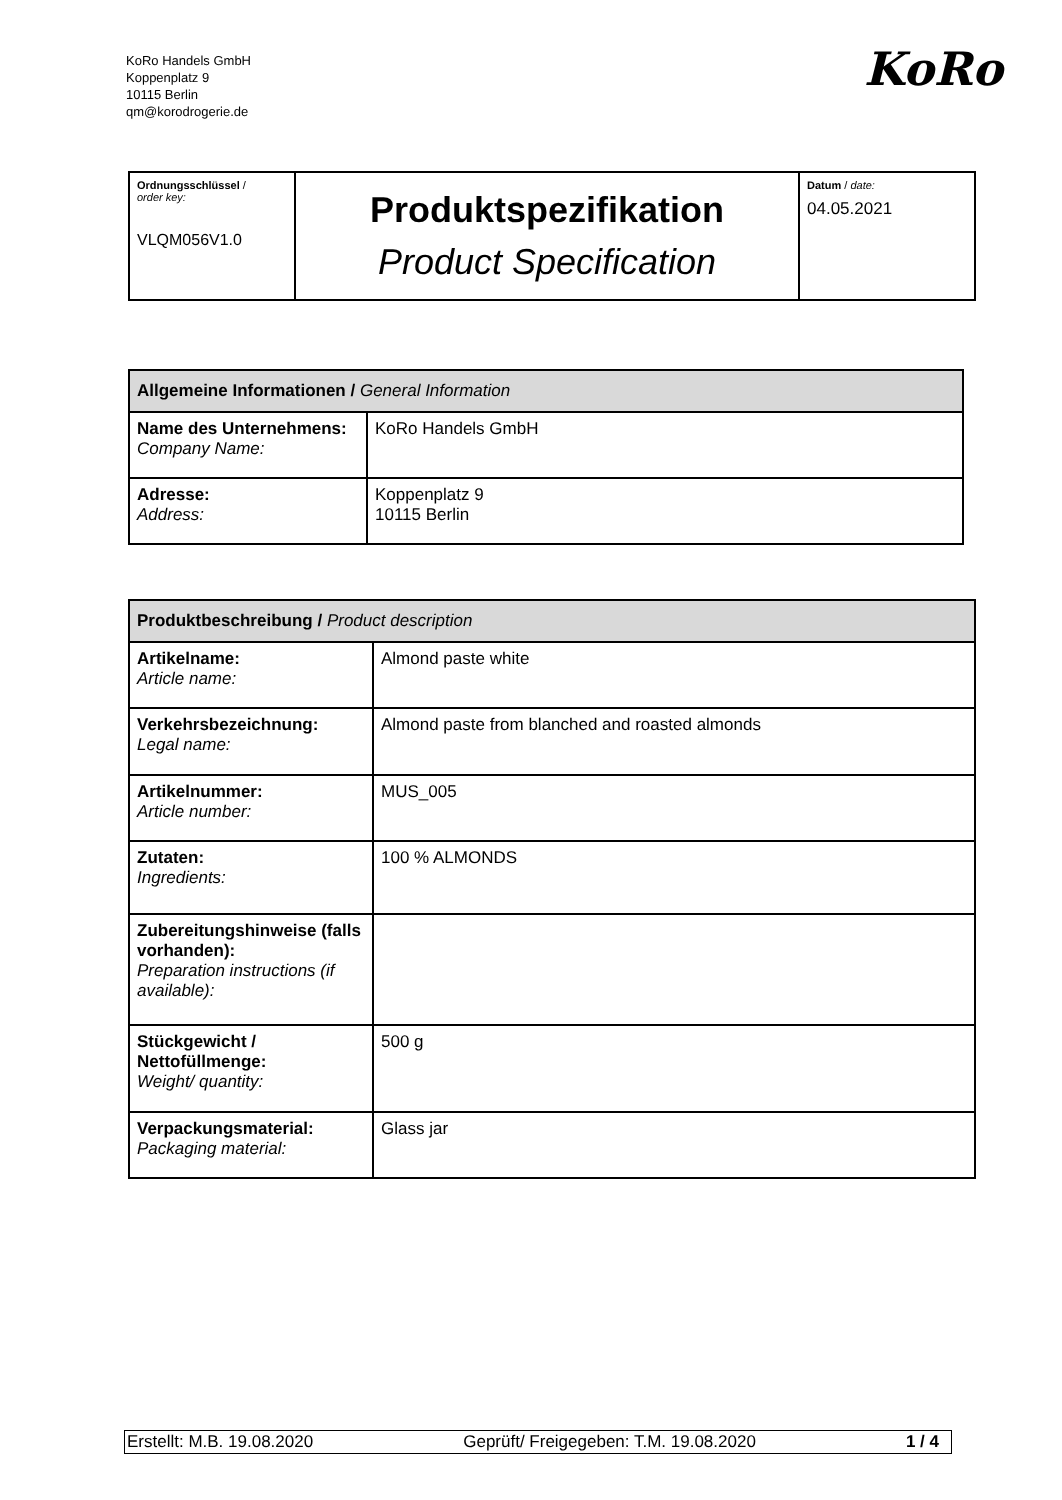KoRo Handels GmbH
Koppenplatz 9
10115 Berlin
qm@korodrogerie.de
KoRo
| Ordnungsschlüssel / order key: VLQM056V1.0 | Produktspezifikation Product Specification | Datum / date: 04.05.2021 |
| Allgemeine Informationen / General Information | |
| --- | --- |
| Name des Unternehmens: Company Name: | KoRo Handels GmbH |
| Adresse: Address: | Koppenplatz 9 10115 Berlin |
| Produktbeschreibung / Product description | |
| --- | --- |
| Artikelname: Article name: | Almond paste white |
| Verkehrsbezeichnung: Legal name: | Almond paste from blanched and roasted almonds |
| Artikelnummer: Article number: | MUS_005 |
| Zutaten: Ingredients: | 100 % ALMONDS |
| Zubereitungshinweise (falls vorhanden): Preparation instructions (if available): | |
| Stückgewicht / Nettofüllmenge: Weight/ quantity: | 500 g |
| Verpackungsmaterial: Packaging material: | Glass jar |
Erstellt: M.B. 19.08.2020 Geprüft/ Freigegeben: T.M. 19.08.2020 1 / 4